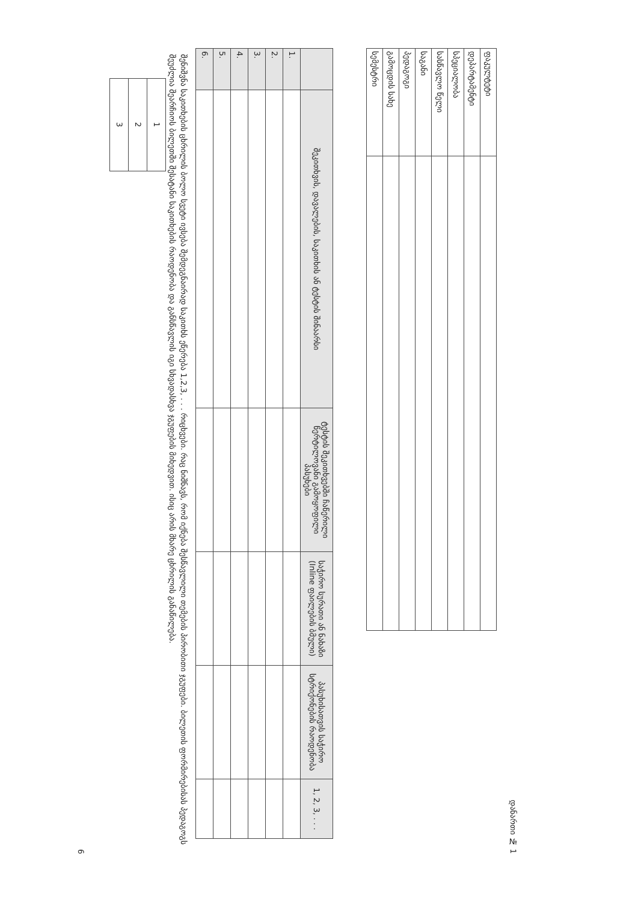დანართი № 1
| ფაკულტეტი | |
| დეპარტამენტი | |
| სპეციალობა | |
| სასწავლო წელი | |
| საგანი | |
| პედაგოგი | |
| გამოცდის სახე | |
| სემესტრი | |
| | შეკითხვის, დავალების, საკითხის ან ტესტის შინაარსი | ტესტის შეკითხვებში ჩაწერილი წერტილოვანი გამოყოფილი პასუხები | საჭირო სურათი ან ნახაზი (Inline ფაილების ბმული) | პასუხისათვის საჭირო სტრიქონების რაოდენობა | 1, 2, 3, . . . |
| --- | --- | --- | --- | --- | --- |
| 1. | | | | | |
| 2. | | | | | |
| 3. | | | | | |
| 4. | | | | | |
| 5. | | | | | |
| 6. | | | | | |
შენიშვნა საკითხების ცხრილის ბოლო სვეტი ივსება შემდეგნაირად საკითხს ეწერება 1,2,3, . . . რიცხვები. რაც ნიშნავს, რომ იქნება შესწავლილი თემების პირობითი ჯგუფები. ბილეთის ფორმირებისას პედაგოგს შეუძლია შეარჩიოს ბილეთში შესატანი საკითხების რაოდენობა და განსწავლის იგი სხვადასხვა ჯგუფების მიხედვით. ისიც არის მხარე ცხრილის განაწილება.
| 1 |
| 2 |
| 3 |
6